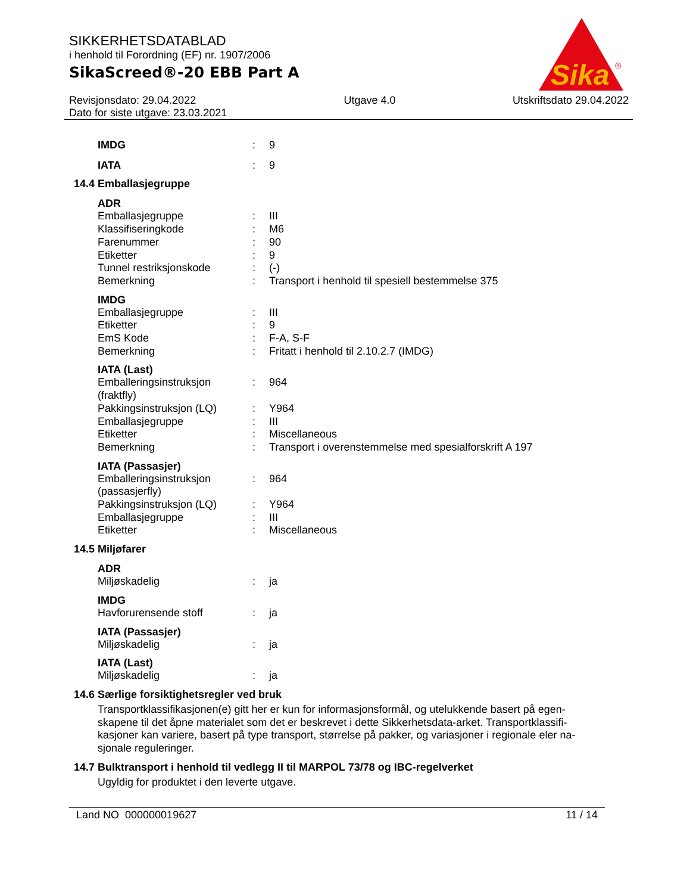Sika
®
SIKKERHETSDATABLAD
i henhold til Forordning (EF) nr. 1907/2006
SikaScreed®-20 EBB Part A
Revisjonsdato: 29.04.2022
Dato for siste utgave: 23.03.2021
Utgave 4.0 Utskriftsdato 29.04.2022
| IMDG | : | 9 |
| IATA | : | 9 |
14.4 Emballasjegruppe
ADR
| Emballasjegruppe | : | III |
| Klassifiseringkode | : | M6 |
| Farenummer | : | 90 |
| Etiketter | : | 9 |
| Tunnel restriksjonskode | : | (-) |
| Bemerkning | : | Transport i henhold til spesiell bestemmelse 375 |
IMDG
| Emballasjegruppe | : | III |
| Etiketter | : | 9 |
| EmS Kode | : | F-A, S-F |
| Bemerkning | : | Fritatt i henhold til 2.10.2.7 (IMDG) |
IATA (Last)
| Emballeringsinstruksjon (fraktfly) | : | 964 |
| Pakkingsinstruksjon (LQ) | : | Y964 |
| Emballasjegruppe | : | III |
| Etiketter | : | Miscellaneous |
| Bemerkning | : | Transport i overenstemmelse med spesialforskrift A 197 |
IATA (Passasjer)
| Emballeringsinstruksjon (passasjerfly) | : | 964 |
| Pakkingsinstruksjon (LQ) | : | Y964 |
| Emballasjegruppe | : | III |
| Etiketter | : | Miscellaneous |
14.5 Miljøfarer
ADR
| Miljøskadelig | : | ja |
IMDG
| Havforurensende stoff | : | ja |
IATA (Passasjer)
| Miljøskadelig | : | ja |
IATA (Last)
| Miljøskadelig | : | ja |
14.6 Særlige forsiktighetsregler ved bruk
Transportklassifikasjonen(e) gitt her er kun for informasjonsformål, og utelukkende basert på egen-skapene til det åpne materialet som det er beskrevet i dette Sikkerhetsdata-arket. Transportklassifi-kasjoner kan variere, basert på type transport, størrelse på pakker, og variasjoner i regionale eler na-sjonale reguleringer.
14.7 Bulktransport i henhold til vedlegg II til MARPOL 73/78 og IBC-regelverket
Ugyldig for produktet i den leverte utgave.
Land NO 000000019627 11 / 14